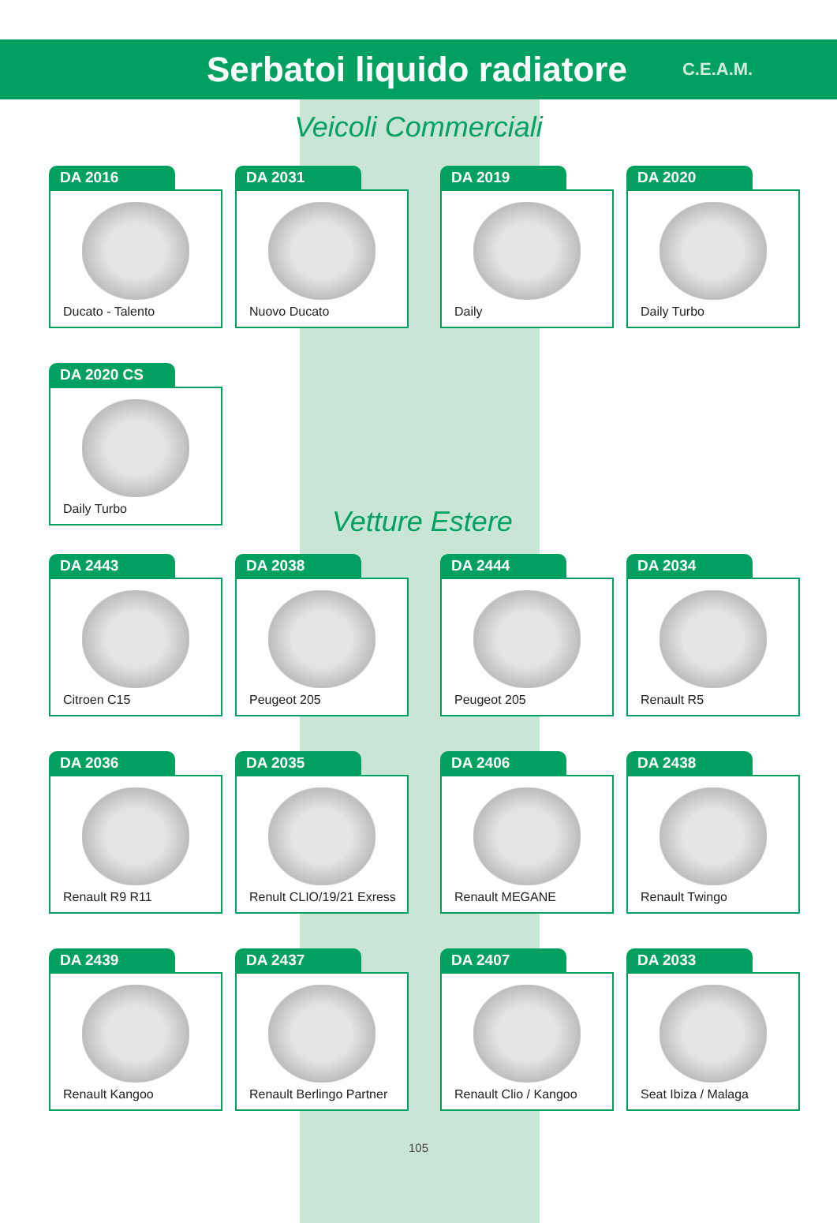Serbatoi liquido radiatore
C.E.A.M.
Veicoli Commerciali
DA 2016
Ducato - Talento
DA 2031
Nuovo Ducato
DA 2019
Daily
DA 2020
Daily Turbo
DA 2020 CS
Daily Turbo
Vetture Estere
DA 2443
Citroen C15
DA 2038
Peugeot 205
DA 2444
Peugeot 205
DA 2034
Renault R5
DA 2036
Renault R9 R11
DA 2035
Renult CLIO/19/21 Exress
DA 2406
Renault MEGANE
DA 2438
Renault Twingo
DA 2439
Renault Kangoo
DA 2437
Renault Berlingo Partner
DA 2407
Renault Clio / Kangoo
DA 2033
Seat Ibiza / Malaga
105